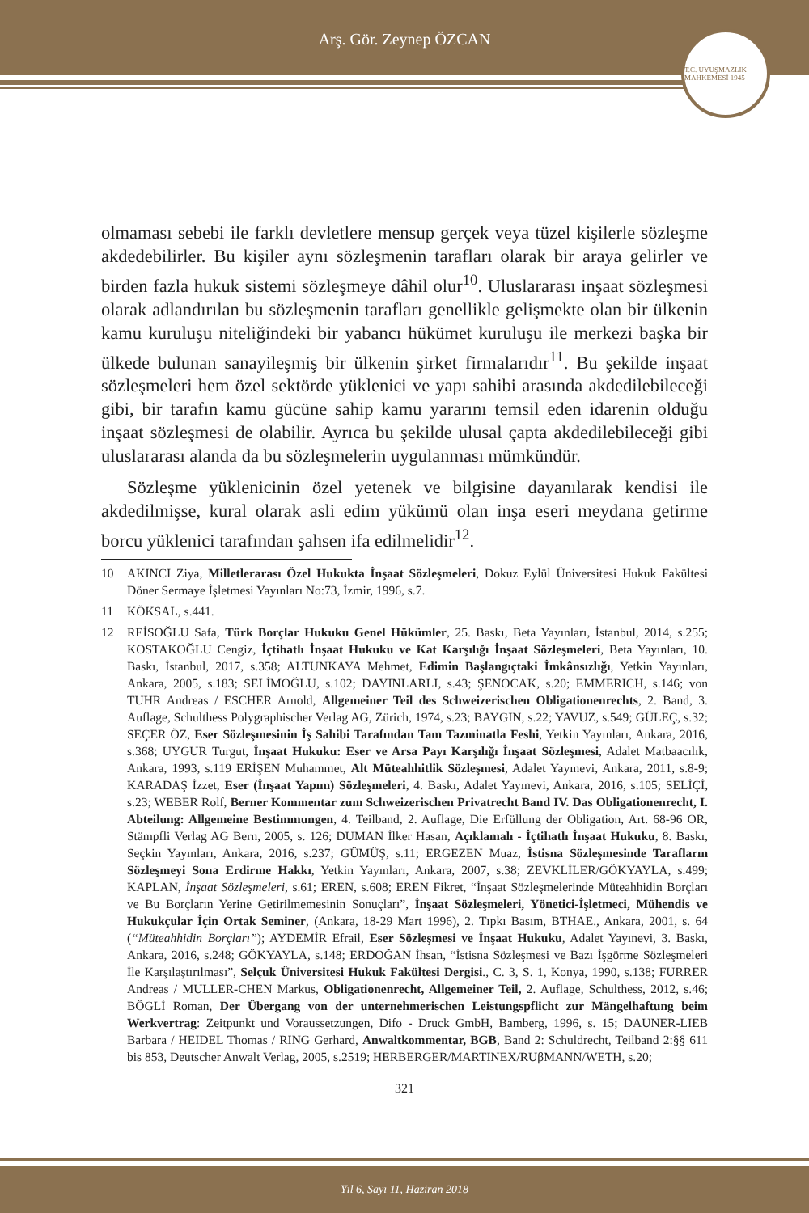Arş. Gör. Zeynep ÖZCAN
T.C. UYUŞMAZLIK MAHKEMESİ 1945
olmaması sebebi ile farklı devletlere mensup gerçek veya tüzel kişilerle sözleşme akdedebilirler. Bu kişiler aynı sözleşmenin tarafları olarak bir araya gelirler ve birden fazla hukuk sistemi sözleşmeye dâhil olur<sup>10</sup>. Uluslararası inşaat sözleşmesi olarak adlandırılan bu sözleşmenin tarafları genellikle gelişmekte olan bir ülkenin kamu kuruluşu niteliğindeki bir yabancı hükümet kuruluşu ile merkezi başka bir ülkede bulunan sanayileşmiş bir ülkenin şirket firmalarıdır<sup>11</sup>. Bu şekilde inşaat sözleşmeleri hem özel sektörde yüklenici ve yapı sahibi arasında akdedilebileceği gibi, bir tarafın kamu gücüne sahip kamu yararını temsil eden idarenin olduğu inşaat sözleşmesi de olabilir. Ayrıca bu şekilde ulusal çapta akdedilebileceği gibi uluslararası alanda da bu sözleşmelerin uygulanması mümkündür.
Sözleşme yüklenicinin özel yetenek ve bilgisine dayanılarak kendisi ile akdedilmişse, kural olarak asli edim yükümü olan inşa eseri meydana getirme borcu yüklenici tarafından şahsen ifa edilmelidir<sup>12</sup>.
10 AKINCI Ziya, Milletlerarası Özel Hukukta İnşaat Sözleşmeleri, Dokuz Eylül Üniversitesi Hukuk Fakültesi Döner Sermaye İşletmesi Yayınları No:73, İzmir, 1996, s.7.
11 KÖKSAL, s.441.
12 REİSOĞLU Safa, Türk Borçlar Hukuku Genel Hükümler, 25. Baskı, Beta Yayınları, İstanbul, 2014, s.255; KOSTAKOĞLU Cengiz, İçtihatlı İnşaat Hukuku ve Kat Karşılığı İnşaat Sözleşmeleri, Beta Yayınları, 10. Baskı, İstanbul, 2017, s.358; ALTUNKAYA Mehmet, Edimin Başlangıçtaki İmkânsızlığı, Yetkin Yayınları, Ankara, 2005, s.183; SELİMOĞLU, s.102; DAYINLARLI, s.43; ŞENOCAK, s.20; EMMERICH, s.146; von TUHR Andreas / ESCHER Arnold, Allgemeiner Teil des Schweizerischen Obligationenrechts, 2. Band, 3. Auflage, Schulthess Polygraphischer Verlag AG, Zürich, 1974, s.23; BAYGIN, s.22; YAVUZ, s.549; GÜLEÇ, s.32; SEÇER ÖZ, Eser Sözleşmesinin İş Sahibi Tarafından Tam Tazminatla Feshi, Yetkin Yayınları, Ankara, 2016, s.368; UYGUR Turgut, İnşaat Hukuku: Eser ve Arsa Payı Karşılığı İnşaat Sözleşmesi, Adalet Matbaacılık, Ankara, 1993, s.119 ERİŞEN Muhammet, Alt Müteahhitlik Sözleşmesi, Adalet Yayınevi, Ankara, 2011, s.8-9; KARADAŞ İzzet, Eser (İnşaat Yapım) Sözleşmeleri, 4. Baskı, Adalet Yayınevi, Ankara, 2016, s.105; SELİÇİ, s.23; WEBER Rolf, Berner Kommentar zum Schweizerischen Privatrecht Band IV. Das Obligationenrecht, I. Abteilung: Allgemeine Bestimmungen, 4. Teilband, 2. Auflage, Die Erfüllung der Obligation, Art. 68-96 OR, Stämpfli Verlag AG Bern, 2005, s. 126; DUMAN İlker Hasan, Açıklamalı - İçtihatlı İnşaat Hukuku, 8. Baskı, Seçkin Yayınları, Ankara, 2016, s.237; GÜMÜŞ, s.11; ERGEZEN Muaz, İstisna Sözleşmesinde Tarafların Sözleşmeyi Sona Erdirme Hakkı, Yetkin Yayınları, Ankara, 2007, s.38; ZEVKLİLER/GÖKYAYLA, s.499; KAPLAN, İnşaat Sözleşmeleri, s.61; EREN, s.608; EREN Fikret, “İnşaat Sözleşmelerinde Müteahhidin Borçları ve Bu Borçların Yerine Getirilmemesinin Sonuçları”, İnşaat Sözleşmeleri, Yönetici-İşletmeci, Mühendis ve Hukukçular İçin Ortak Seminer, (Ankara, 18-29 Mart 1996), 2. Tıpkı Basım, BTHAE., Ankara, 2001, s. 64 (“Müteahhidin Borçları”); AYDEMİR Efrail, Eser Sözleşmesi ve İnşaat Hukuku, Adalet Yayınevi, 3. Baskı, Ankara, 2016, s.248; GÖKYAYLA, s.148; ERDOĞAN İhsan, “İstisna Sözleşmesi ve Bazı İşgörme Sözleşmeleri İle Karşılaştırılması”, Selçuk Üniversitesi Hukuk Fakültesi Dergisi., C. 3, S. 1, Konya, 1990, s.138; FURRER Andreas / MULLER-CHEN Markus, Obligationenrecht, Allgemeiner Teil, 2. Auflage, Schulthess, 2012, s.46; BÖGLİ Roman, Der Übergang von der unternehmerischen Leistungspflicht zur Mängelhaftung beim Werkvertrag: Zeitpunkt und Voraussetzungen, Difo - Druck GmbH, Bamberg, 1996, s. 15; DAUNER-LIEB Barbara / HEIDEL Thomas / RING Gerhard, Anwaltkommentar, BGB, Band 2: Schuldrecht, Teilband 2:§§ 611 bis 853, Deutscher Anwalt Verlag, 2005, s.2519; HERBERGER/MARTINEX/RUβMANN/WETH, s.20;
321
Yıl 6, Sayı 11, Haziran 2018